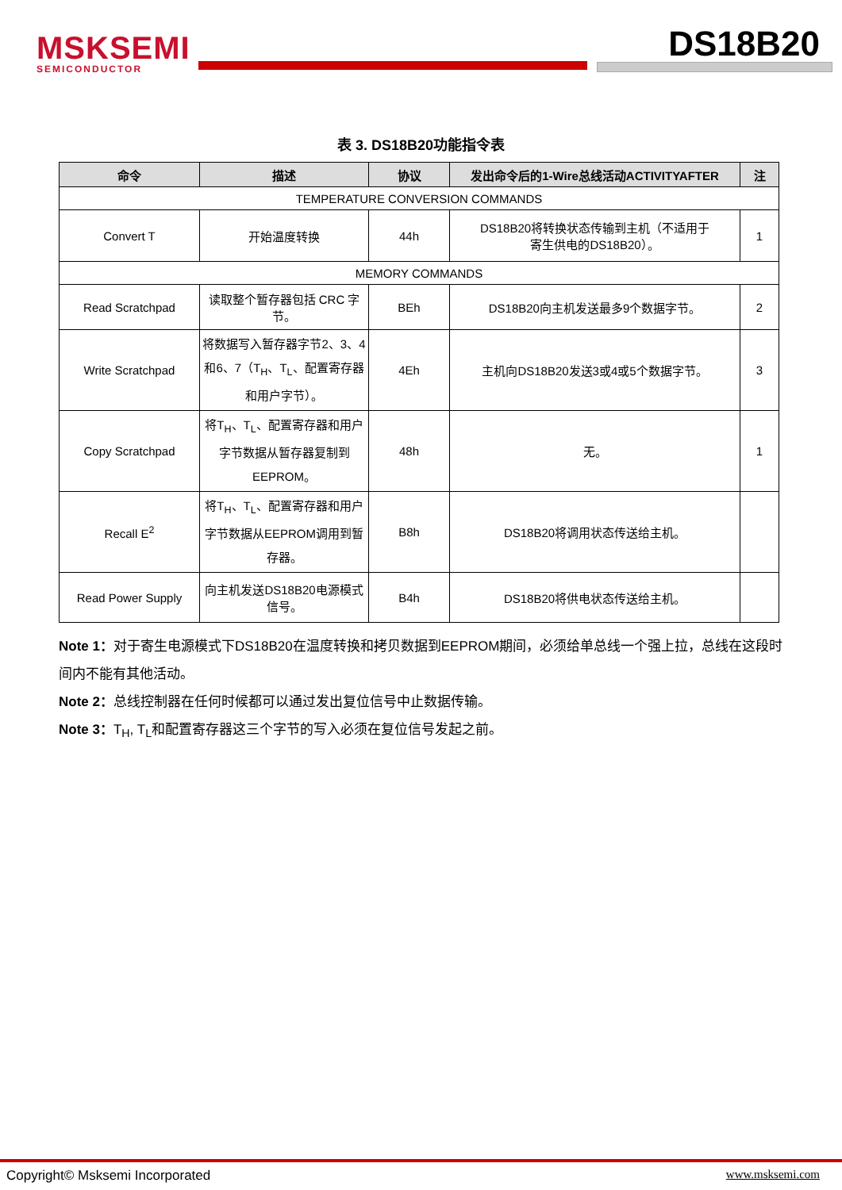MSKSEMI
SEMICONDUCTOR
DS18B20
表 3. DS18B20功能指令表
| 命令 | 描述 | 协议 | 发出命令后的1-Wire总线活动ACTIVITYAFTER | 注 |
| --- | --- | --- | --- | --- |
| TEMPERATURE CONVERSION COMMANDS | | | | |
| Convert T | 开始温度转换 | 44h | DS18B20将转换状态传输到主机（不适用于 寄生供电的DS18B20）。 | 1 |
| MEMORY COMMANDS | | | | |
| Read Scratchpad | 读取整个暂存器包括 CRC 字节。 | BEh | DS18B20向主机发送最多9个数据字节。 | 2 |
| Write Scratchpad | 将数据写入暂存器字节2、3、4和6、7（T<sub>H</sub>、T<sub>L</sub>、配置寄存器和用户字节）。 | 4Eh | 主机向DS18B20发送3或4或5个数据字节。 | 3 |
| Copy Scratchpad | 将T<sub>H</sub>、T<sub>L</sub>、配置寄存器和用户字节数据从暂存器复制到EEPROM。 | 48h | 无。 | 1 |
| Recall E<sup>2</sup> | 将T<sub>H</sub>、T<sub>L</sub>、配置寄存器和用户字节数据从EEPROM调用到暂存器。 | B8h | DS18B20将调用状态传送给主机。 | |
| Read Power Supply | 向主机发送DS18B20电源模式信号。 | B4h | DS18B20将供电状态传送给主机。 | |
Note 1：对于寄生电源模式下DS18B20在温度转换和拷贝数据到EEPROM期间，必须给单总线一个强上拉，总线在这段时间内不能有其他活动。
Note 2：总线控制器在任何时候都可以通过发出复位信号中止数据传输。
Note 3：T<sub>H</sub>, T<sub>L</sub>和配置寄存器这三个字节的写入必须在复位信号发起之前。
Copyright© Msksemi Incorporated
www.msksemi.com